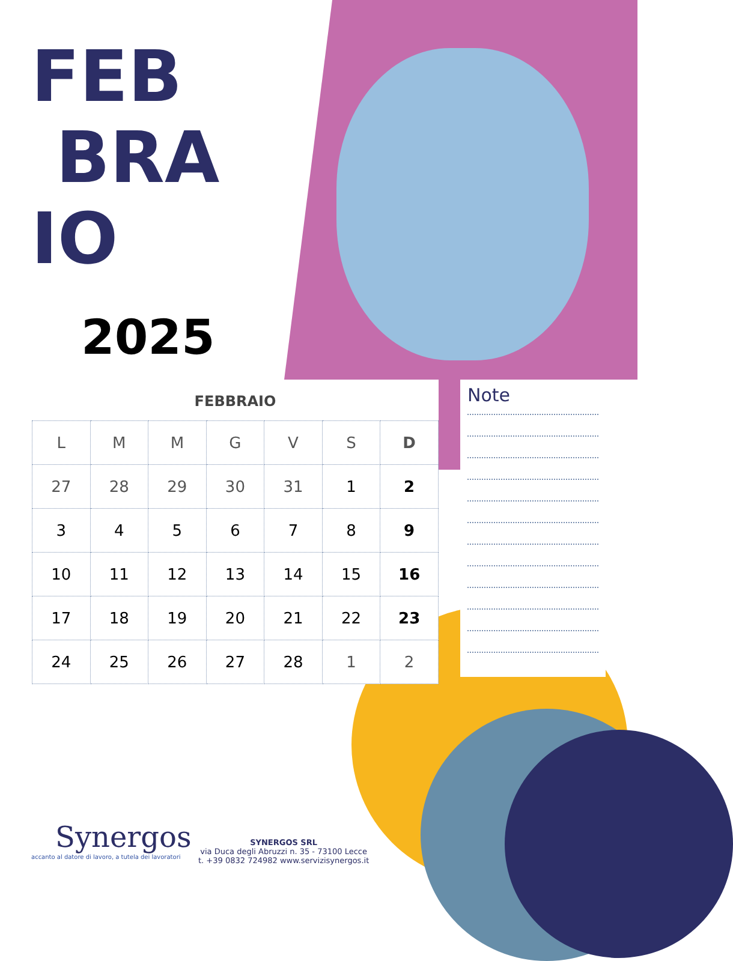FEB
BRA
IO
2025
FEBBRAIO
| L | M | M | G | V | S | D |
| --- | --- | --- | --- | --- | --- | --- |
| 27 | 28 | 29 | 30 | 31 | 1 | 2 |
| 3 | 4 | 5 | 6 | 7 | 8 | 9 |
| 10 | 11 | 12 | 13 | 14 | 15 | 16 |
| 17 | 18 | 19 | 20 | 21 | 22 | 23 |
| 24 | 25 | 26 | 27 | 28 | 1 | 2 |
Note
Synergos
accanto al datore di lavoro, a tutela dei lavoratori
SYNERGOS SRL
via Duca degli Abruzzi n. 35 - 73100 Lecce
t. +39 0832 724982 www.servizisynergos.it